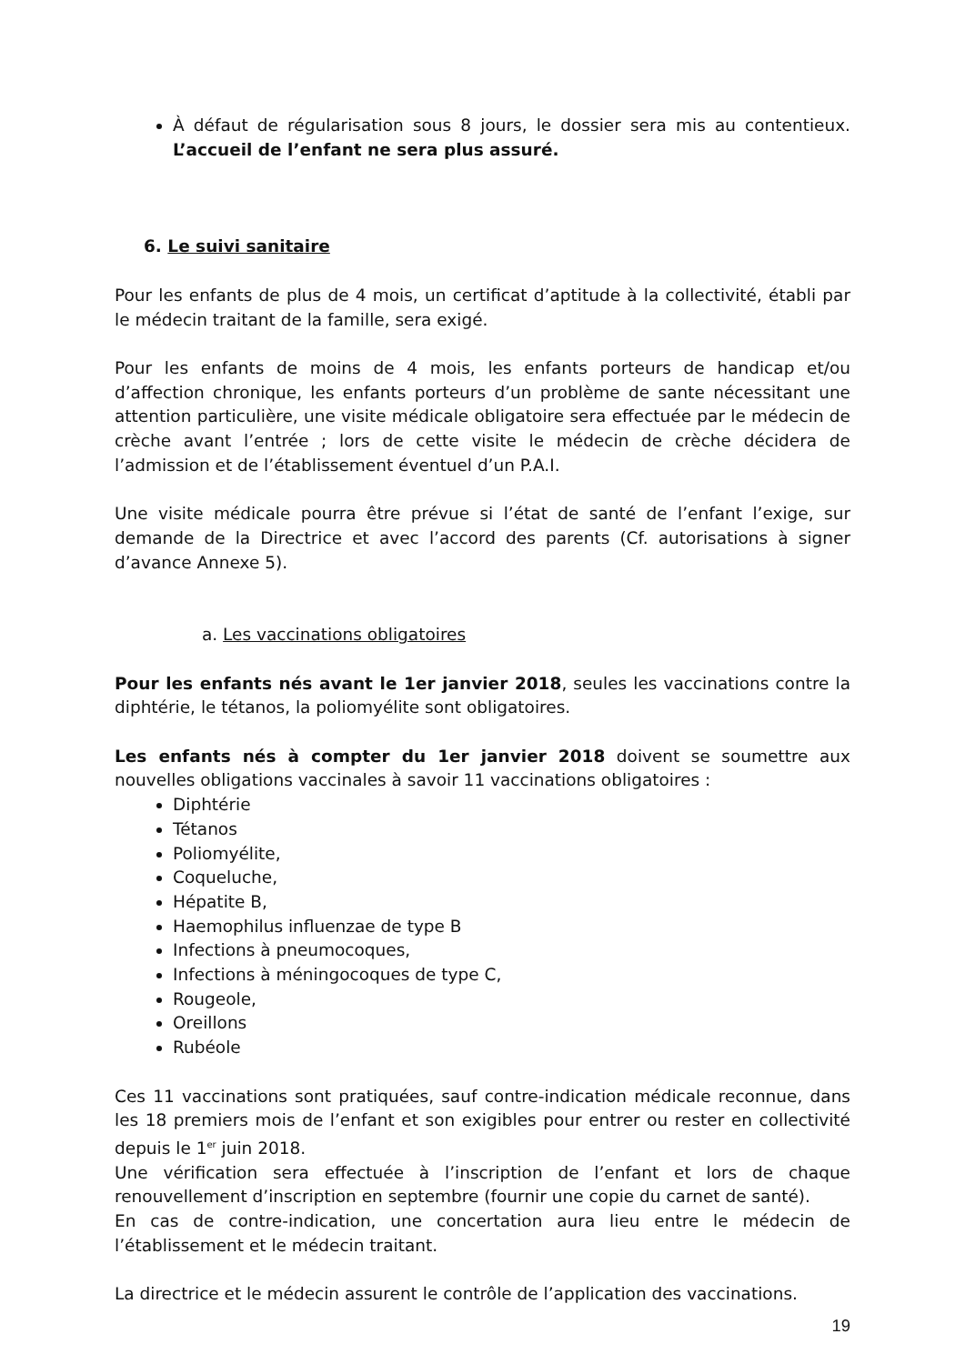À défaut de régularisation sous 8 jours, le dossier sera mis au contentieux. L’accueil de l’enfant ne sera plus assuré.
6. Le suivi sanitaire
Pour les enfants de plus de 4 mois, un certificat d’aptitude à la collectivité, établi par le médecin traitant de la famille, sera exigé.
Pour les enfants de moins de 4 mois, les enfants porteurs de handicap et/ou d’affection chronique, les enfants porteurs d’un problème de sante nécessitant une attention particulière, une visite médicale obligatoire sera effectuée par le médecin de crèche avant l’entrée ; lors de cette visite le médecin de crèche décidera de l’admission et de l’établissement éventuel d’un P.A.I.
Une visite médicale pourra être prévue si l’état de santé de l’enfant l’exige, sur demande de la Directrice et avec l’accord des parents (Cf. autorisations à signer d’avance Annexe 5).
a. Les vaccinations obligatoires
Pour les enfants nés avant le 1er janvier 2018, seules les vaccinations contre la diphtérie, le tétanos, la poliomyélite sont obligatoires.
Les enfants nés à compter du 1er janvier 2018 doivent se soumettre aux nouvelles obligations vaccinales à savoir 11 vaccinations obligatoires :
Diphtérie
Tétanos
Poliomyélite,
Coqueluche,
Hépatite B,
Haemophilus influenzae de type B
Infections à pneumocoques,
Infections à méningocoques de type C,
Rougeole,
Oreillons
Rubéole
Ces 11 vaccinations sont pratiquées, sauf contre-indication médicale reconnue, dans les 18 premiers mois de l’enfant et son exigibles pour entrer ou rester en collectivité depuis le 1<sup>er</sup> juin 2018.
Une vérification sera effectuée à l’inscription de l’enfant et lors de chaque renouvellement d’inscription en septembre (fournir une copie du carnet de santé).
En cas de contre-indication, une concertation aura lieu entre le médecin de l’établissement et le médecin traitant.
La directrice et le médecin assurent le contrôle de l’application des vaccinations.
19